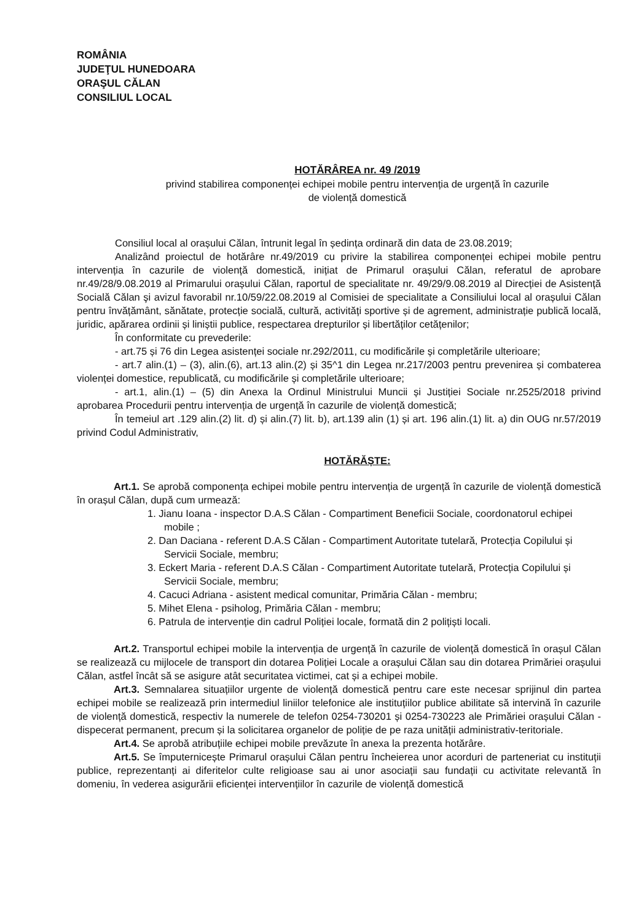ROMÂNIA
JUDEŢUL HUNEDOARA
ORAŞUL CĂLAN
CONSILIUL LOCAL
HOTĂRÂREA nr. 49 /2019
privind stabilirea componenței echipei mobile pentru intervenția de urgență în cazurile
de violență domestică
Consiliul local al orașului Călan, întrunit legal în ședința ordinară din data de 23.08.2019;
Analizând proiectul de hotărâre nr.49/2019 cu privire la stabilirea componenței echipei mobile pentru intervenția în cazurile de violență domestică, inițiat de Primarul orașului Călan, referatul de aprobare nr.49/28/9.08.2019 al Primarului orașului Călan, raportul de specialitate nr. 49/29/9.08.2019 al Direcției de Asistență Socială Călan şi avizul favorabil nr.10/59/22.08.2019 al Comisiei de specialitate a Consiliului local al orașului Călan pentru învățământ, sănătate, protecție socială, cultură, activități sportive și de agrement, administrație publică locală, juridic, apărarea ordinii și liniștii publice, respectarea drepturilor și libertăților cetățenilor;
În conformitate cu prevederile:
- art.75 și 76 din Legea asistenței sociale nr.292/2011, cu modificările și completările ulterioare;
- art.7 alin.(1) – (3), alin.(6), art.13 alin.(2) și 35^1 din Legea nr.217/2003 pentru prevenirea și combaterea violenței domestice, republicată, cu modificările și completările ulterioare;
- art.1, alin.(1) – (5) din Anexa la Ordinul Ministrului Muncii și Justiției Sociale nr.2525/2018 privind aprobarea Procedurii pentru intervenția de urgență în cazurile de violență domestică;
În temeiul art .129 alin.(2) lit. d) și alin.(7) lit. b), art.139 alin (1) și art. 196 alin.(1) lit. a) din OUG nr.57/2019 privind Codul Administrativ,
HOTĂRĂȘTE:
Art.1. Se aprobă componența echipei mobile pentru intervenția de urgență în cazurile de violență domestică în orașul Călan, după cum urmează:
1. Jianu Ioana - inspector D.A.S Călan - Compartiment Beneficii Sociale, coordonatorul echipei mobile ;
2. Dan Daciana - referent D.A.S Călan - Compartiment Autoritate tutelară, Protecția Copilului și Servicii Sociale, membru;
3. Eckert Maria - referent D.A.S Călan - Compartiment Autoritate tutelară, Protecția Copilului și Servicii Sociale, membru;
4. Cacuci Adriana - asistent medical comunitar, Primăria Călan - membru;
5. Mihet Elena - psiholog, Primăria Călan - membru;
6. Patrula de intervenție din cadrul Poliției locale, formată din 2 polițiști locali.
Art.2. Transportul echipei mobile la intervenția de urgență în cazurile de violență domestică în orașul Călan se realizează cu mijlocele de transport din dotarea Poliției Locale a orașului Călan sau din dotarea Primăriei orașului Călan, astfel încât să se asigure atât securitatea victimei, cat și a echipei mobile.
Art.3. Semnalarea situațiilor urgente de violență domestică pentru care este necesar sprijinul din partea echipei mobile se realizează prin intermediul liniilor telefonice ale instituțiilor publice abilitate să intervină în cazurile de violență domestică, respectiv la numerele de telefon 0254-730201 și 0254-730223 ale Primăriei orașului Călan - dispecerat permanent, precum și la solicitarea organelor de poliție de pe raza unității administrativ-teritoriale.
Art.4. Se aprobă atribuțiile echipei mobile prevăzute în anexa la prezenta hotărâre.
Art.5. Se împuternicește Primarul orașului Călan pentru încheierea unor acorduri de parteneriat cu instituții publice, reprezentanți ai diferitelor culte religioase sau ai unor asociații sau fundații cu activitate relevantă în domeniu, în vederea asigurării eficienței intervențiilor în cazurile de violență domestică